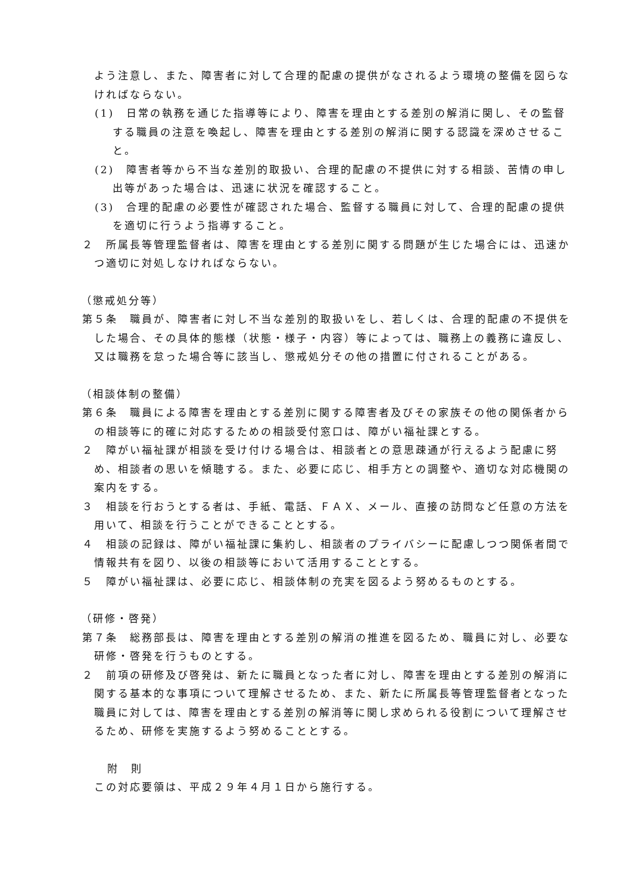よう注意し、また、障害者に対して合理的配慮の提供がなされるよう環境の整備を図らなければならない。
(1)　日常の執務を通じた指導等により、障害を理由とする差別の解消に関し、その監督する職員の注意を喚起し、障害を理由とする差別の解消に関する認識を深めさせること。
(2)　障害者等から不当な差別的取扱い、合理的配慮の不提供に対する相談、苦情の申し出等があった場合は、迅速に状況を確認すること。
(3)　合理的配慮の必要性が確認された場合、監督する職員に対して、合理的配慮の提供を適切に行うよう指導すること。
２　所属長等管理監督者は、障害を理由とする差別に関する問題が生じた場合には、迅速かつ適切に対処しなければならない。
（懲戒処分等）
第５条　職員が、障害者に対し不当な差別的取扱いをし、若しくは、合理的配慮の不提供をした場合、その具体的態様（状態・様子・内容）等によっては、職務上の義務に違反し、又は職務を怠った場合等に該当し、懲戒処分その他の措置に付されることがある。
（相談体制の整備）
第６条　職員による障害を理由とする差別に関する障害者及びその家族その他の関係者からの相談等に的確に対応するための相談受付窓口は、障がい福祉課とする。
２　障がい福祉課が相談を受け付ける場合は、相談者との意思疎通が行えるよう配慮に努め、相談者の思いを傾聴する。また、必要に応じ、相手方との調整や、適切な対応機関の案内をする。
３　相談を行おうとする者は、手紙、電話、ＦＡＸ、メール、直接の訪問など任意の方法を用いて、相談を行うことができることとする。
４　相談の記録は、障がい福祉課に集約し、相談者のプライバシーに配慮しつつ関係者間で情報共有を図り、以後の相談等において活用することとする。
５　障がい福祉課は、必要に応じ、相談体制の充実を図るよう努めるものとする。
（研修・啓発）
第７条　総務部長は、障害を理由とする差別の解消の推進を図るため、職員に対し、必要な研修・啓発を行うものとする。
２　前項の研修及び啓発は、新たに職員となった者に対し、障害を理由とする差別の解消に関する基本的な事項について理解させるため、また、新たに所属長等管理監督者となった職員に対しては、障害を理由とする差別の解消等に関し求められる役割について理解させるため、研修を実施するよう努めることとする。
附　則
この対応要領は、平成２９年４月１日から施行する。